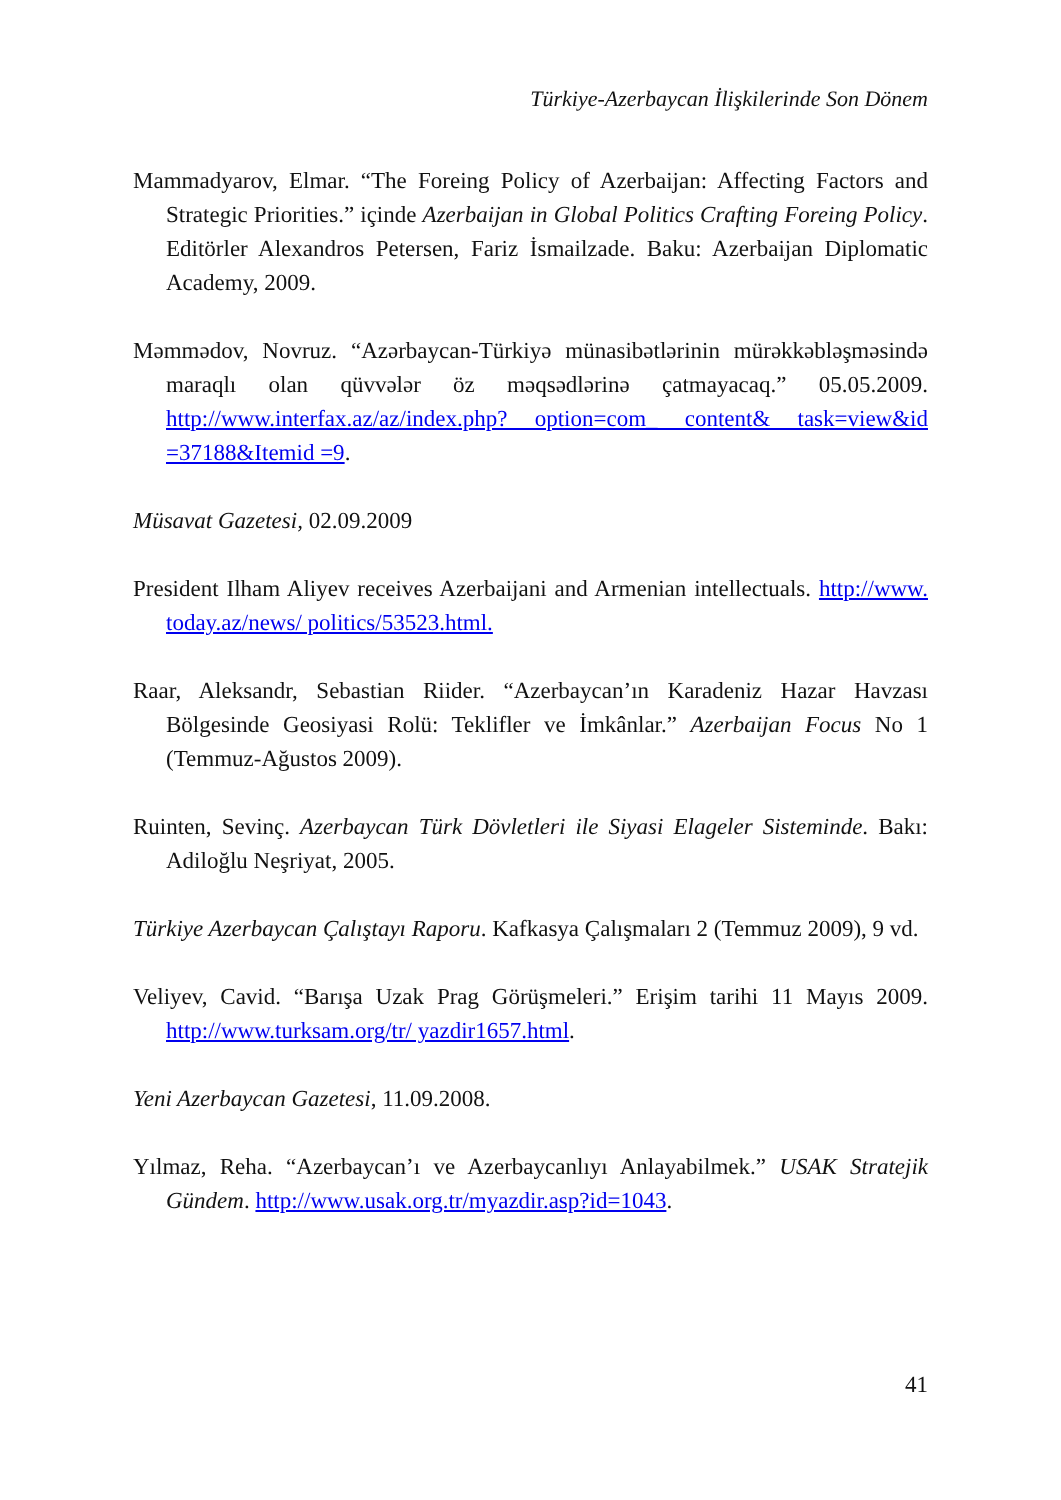Türkiye-Azerbaycan İlişkilerinde Son Dönem
Mammadyarov, Elmar. “The Foreing Policy of Azerbaijan: Affecting Factors and Strategic Priorities.” içinde Azerbaijan in Global Politics Crafting Foreing Policy. Editörler Alexandros Petersen, Fariz İsmailzade. Baku: Azerbaijan Diplomatic Academy, 2009.
Məmmədov, Novruz. “Azərbaycan-Türkiyə münasibətlərinin mürəkkəbləşməsində maraqlı olan qüvvələr öz məqsədlərinə çatmayacaq.” 05.05.2009. http://www.interfax.az/az/index.php? option=com_ content& task=view&id =37188&Itemid =9.
Müsavat Gazetesi, 02.09.2009
President Ilham Aliyev receives Azerbaijani and Armenian intellectuals. http://www. today.az/news/ politics/53523.html.
Raar, Aleksandr, Sebastian Riider. “Azerbaycan’ın Karadeniz Hazar Havzası Bölgesinde Geosiyasi Rolü: Teklifler ve İmkânlar.” Azerbaijan Focus No 1 (Temmuz-Ağustos 2009).
Ruinten, Sevinç. Azerbaycan Türk Dövletleri ile Siyasi Elageler Sisteminde. Bakı: Adiloğlu Neşriyat, 2005.
Türkiye Azerbaycan Çalıştayı Raporu. Kafkasya Çalışmaları 2 (Temmuz 2009), 9 vd.
Veliyev, Cavid. “Barışa Uzak Prag Görüşmeleri.” Erişim tarihi 11 Mayıs 2009. http://www.turksam.org/tr/ yazdir1657.html.
Yeni Azerbaycan Gazetesi, 11.09.2008.
Yılmaz, Reha. “Azerbaycan’ı ve Azerbaycanlıyı Anlayabilmek.” USAK Stratejik Gündem. http://www.usak.org.tr/myazdir.asp?id=1043.
41